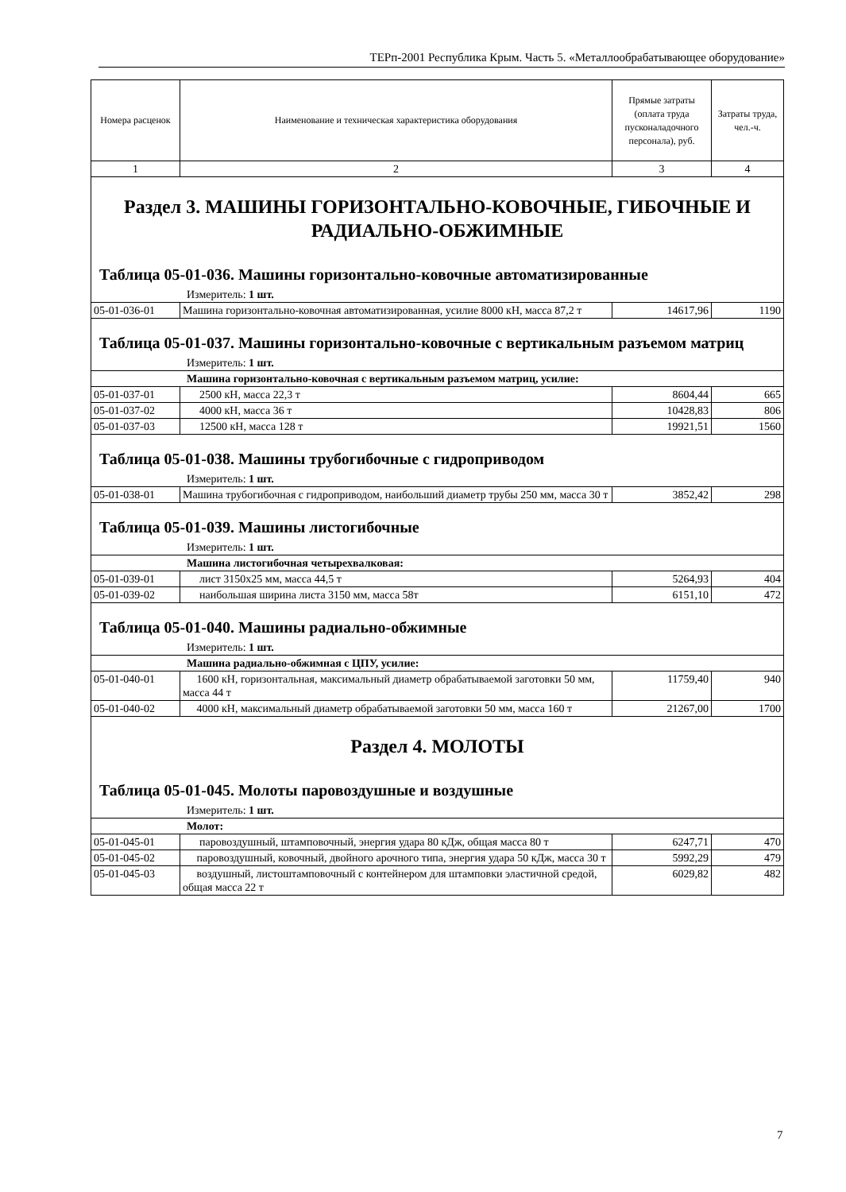ТЕРп-2001 Республика Крым. Часть 5. «Металлообрабатывающее оборудование»
| Номера расценок | Наименование и техническая характеристика оборудования | Прямые затраты (оплата труда пусконаладочного персонала), руб. | Затраты труда, чел.-ч. |
| --- | --- | --- | --- |
| 1 | 2 | 3 | 4 |
| Раздел 3. МАШИНЫ ГОРИЗОНТАЛЬНО-КОВОЧНЫЕ, ГИБОЧНЫЕ И РАДИАЛЬНО-ОБЖИМНЫЕ | | | |
| Таблица 05-01-036. Машины горизонтально-ковочные автоматизированные | | | |
| Измеритель: 1 шт. | | | |
| 05-01-036-01 | Машина горизонтально-ковочная автоматизированная, усилие 8000 кН, масса 87,2 т | 14617,96 | 1190 |
| Таблица 05-01-037. Машины горизонтально-ковочные с вертикальным разъемом матриц | | | |
| Измеритель: 1 шт. | | | |
| Машина горизонтально-ковочная с вертикальным разъемом матриц, усилие: | | | |
| 05-01-037-01 | 2500 кН, масса 22,3 т | 8604,44 | 665 |
| 05-01-037-02 | 4000 кН, масса 36 т | 10428,83 | 806 |
| 05-01-037-03 | 12500 кН, масса 128 т | 19921,51 | 1560 |
| Таблица 05-01-038. Машины трубогибочные с гидроприводом | | | |
| Измеритель: 1 шт. | | | |
| 05-01-038-01 | Машина трубогибочная с гидроприводом, наибольший диаметр трубы 250 мм, масса 30 т | 3852,42 | 298 |
| Таблица 05-01-039. Машины листогибочные | | | |
| Измеритель: 1 шт. | | | |
| Машина листогибочная четырехвалковая: | | | |
| 05-01-039-01 | лист 3150x25 мм, масса 44,5 т | 5264,93 | 404 |
| 05-01-039-02 | наибольшая ширина листа 3150 мм, масса 58т | 6151,10 | 472 |
| Таблица 05-01-040. Машины радиально-обжимные | | | |
| Измеритель: 1 шт. | | | |
| Машина радиально-обжимная с ЦПУ, усилие: | | | |
| 05-01-040-01 | 1600 кН, горизонтальная, максимальный диаметр обрабатываемой заготовки 50 мм, масса 44 т | 11759,40 | 940 |
| 05-01-040-02 | 4000 кН, максимальный диаметр обрабатываемой заготовки 50 мм, масса 160 т | 21267,00 | 1700 |
| Раздел 4. МОЛОТЫ | | | |
| Таблица 05-01-045. Молоты паровоздушные и воздушные | | | |
| Измеритель: 1 шт. | | | |
| Молот: | | | |
| 05-01-045-01 | паровоздушный, штамповочный, энергия удара 80 кДж, общая масса 80 т | 6247,71 | 470 |
| 05-01-045-02 | паровоздушный, ковочный, двойного арочного типа, энергия удара 50 кДж, масса 30 т | 5992,29 | 479 |
| 05-01-045-03 | воздушный, листоштамповочный с контейнером для штамповки эластичной средой, общая масса 22 т | 6029,82 | 482 |
7